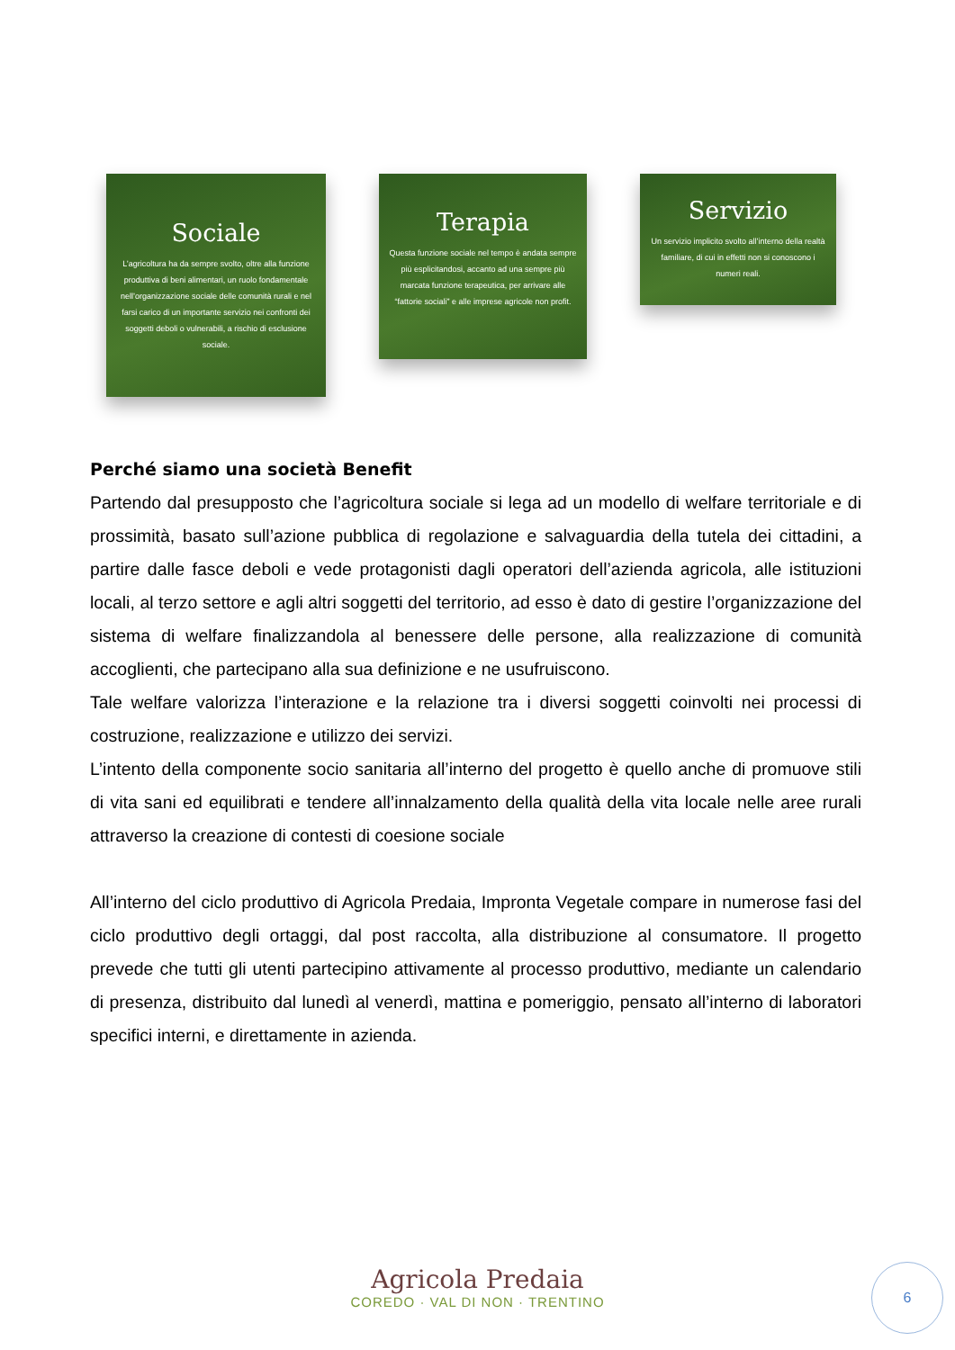Sociale
L’agricoltura ha da sempre svolto, oltre alla funzione produttiva di beni alimentari, un ruolo fondamentale nell’organizzazione sociale delle comunità rurali e nel farsi carico di un importante servizio nei confronti dei soggetti deboli o vulnerabili, a rischio di esclusione sociale.
Terapia
Questa funzione sociale nel tempo è andata sempre più esplicitandosi, accanto ad una sempre più marcata funzione terapeutica, per arrivare alle “fattorie sociali” e alle imprese agricole non profit.
Servizio
Un servizio implicito svolto all’interno della realtà familiare, di cui in effetti non si conoscono i numeri reali.
Perché siamo una società Benefit
Partendo dal presupposto che l’agricoltura sociale si lega ad un modello di welfare territoriale e di prossimità, basato sull’azione pubblica di regolazione e salvaguardia della tutela dei cittadini, a partire dalle fasce deboli e vede protagonisti dagli operatori dell’azienda agricola, alle istituzioni locali, al terzo settore e agli altri soggetti del territorio, ad esso è dato di gestire l’organizzazione del sistema di welfare finalizzandola al benessere delle persone, alla realizzazione di comunità accoglienti, che partecipano alla sua definizione e ne usufruiscono.
Tale welfare valorizza l’interazione e la relazione tra i diversi soggetti coinvolti nei processi di costruzione, realizzazione e utilizzo dei servizi.
L’intento della componente socio sanitaria all’interno del progetto è quello anche di promuove stili di vita sani ed equilibrati e tendere all’innalzamento della qualità della vita locale nelle aree rurali attraverso la creazione di contesti di coesione sociale
All’interno del ciclo produttivo di Agricola Predaia, Impronta Vegetale compare in numerose fasi del ciclo produttivo degli ortaggi, dal post raccolta, alla distribuzione al consumatore. Il progetto prevede che tutti gli utenti partecipino attivamente al processo produttivo, mediante un calendario di presenza, distribuito dal lunedì al venerdì, mattina e pomeriggio, pensato all’interno di laboratori specifici interni, e direttamente in azienda.
Agricola Predaia
COREDO · VAL DI NON · TRENTINO
6